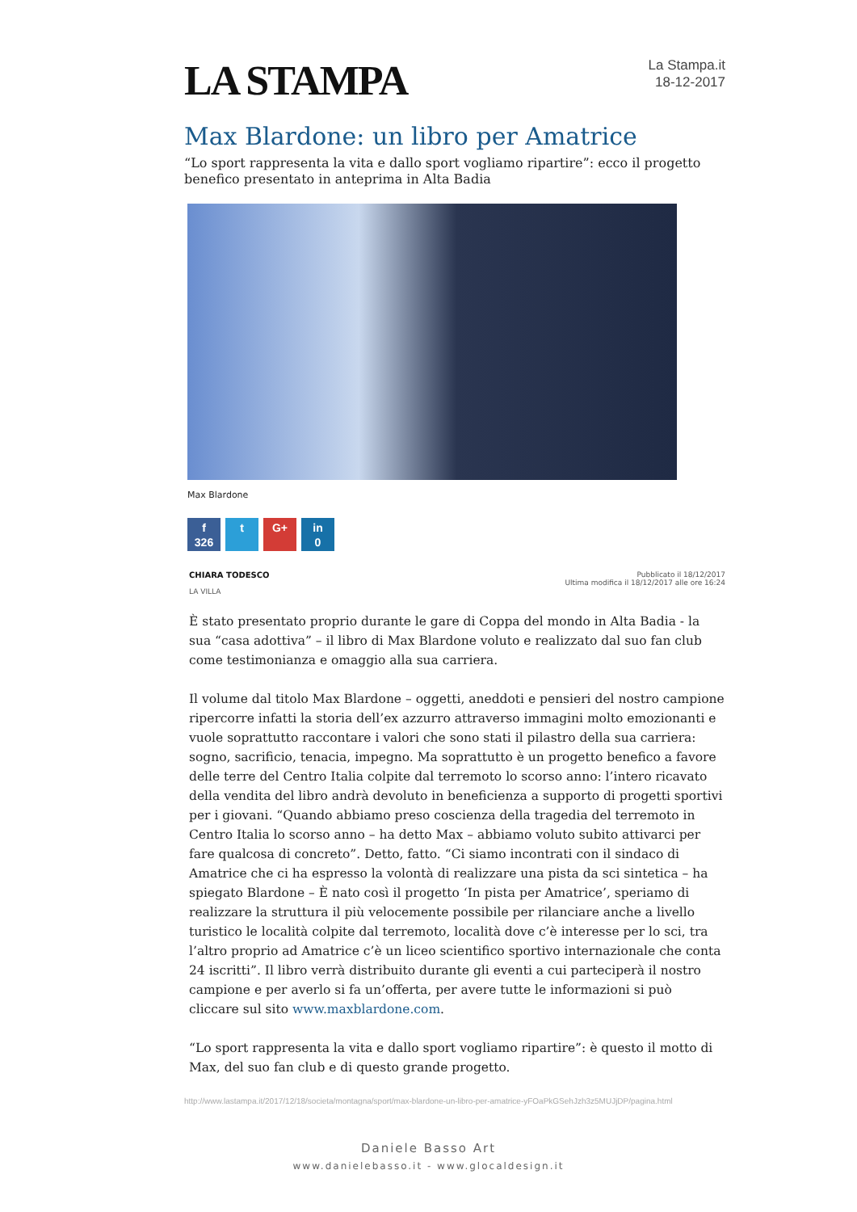LA STAMPA
La Stampa.it
18-12-2017
Max Blardone: un libro per Amatrice
“Lo sport rappresenta la vita e dallo sport vogliamo ripartire”: ecco il progetto benefico presentato in anteprima in Alta Badia
Max Blardone
f
326
t G+ in
0
CHIARA TODESCO
LA VILLA
Pubblicato il 18/12/2017
Ultima modifica il 18/12/2017 alle ore 16:24
È stato presentato proprio durante le gare di Coppa del mondo in Alta Badia - la sua “casa adottiva” – il libro di Max Blardone voluto e realizzato dal suo fan club come testimonianza e omaggio alla sua carriera.
Il volume dal titolo Max Blardone – oggetti, aneddoti e pensieri del nostro campione ripercorre infatti la storia dell’ex azzurro attraverso immagini molto emozionanti e vuole soprattutto raccontare i valori che sono stati il pilastro della sua carriera: sogno, sacrificio, tenacia, impegno. Ma soprattutto è un progetto benefico a favore delle terre del Centro Italia colpite dal terremoto lo scorso anno: l’intero ricavato della vendita del libro andrà devoluto in beneficienza a supporto di progetti sportivi per i giovani. “Quando abbiamo preso coscienza della tragedia del terremoto in Centro Italia lo scorso anno – ha detto Max – abbiamo voluto subito attivarci per fare qualcosa di concreto”. Detto, fatto. “Ci siamo incontrati con il sindaco di Amatrice che ci ha espresso la volontà di realizzare una pista da sci sintetica – ha spiegato Blardone – È nato così il progetto ‘In pista per Amatrice’, speriamo di realizzare la struttura il più velocemente possibile per rilanciare anche a livello turistico le località colpite dal terremoto, località dove c’è interesse per lo sci, tra l’altro proprio ad Amatrice c’è un liceo scientifico sportivo internazionale che conta 24 iscritti”. Il libro verrà distribuito durante gli eventi a cui parteciperà il nostro campione e per averlo si fa un’offerta, per avere tutte le informazioni si può cliccare sul sito www.maxblardone.com.
“Lo sport rappresenta la vita e dallo sport vogliamo ripartire”: è questo il motto di Max, del suo fan club e di questo grande progetto.
http://www.lastampa.it/2017/12/18/societa/montagna/sport/max-blardone-un-libro-per-amatrice-yFOaPkGSehJzh3z5MUJjDP/pagina.html
Daniele Basso Art
www.danielebasso.it - www.glocaldesign.it